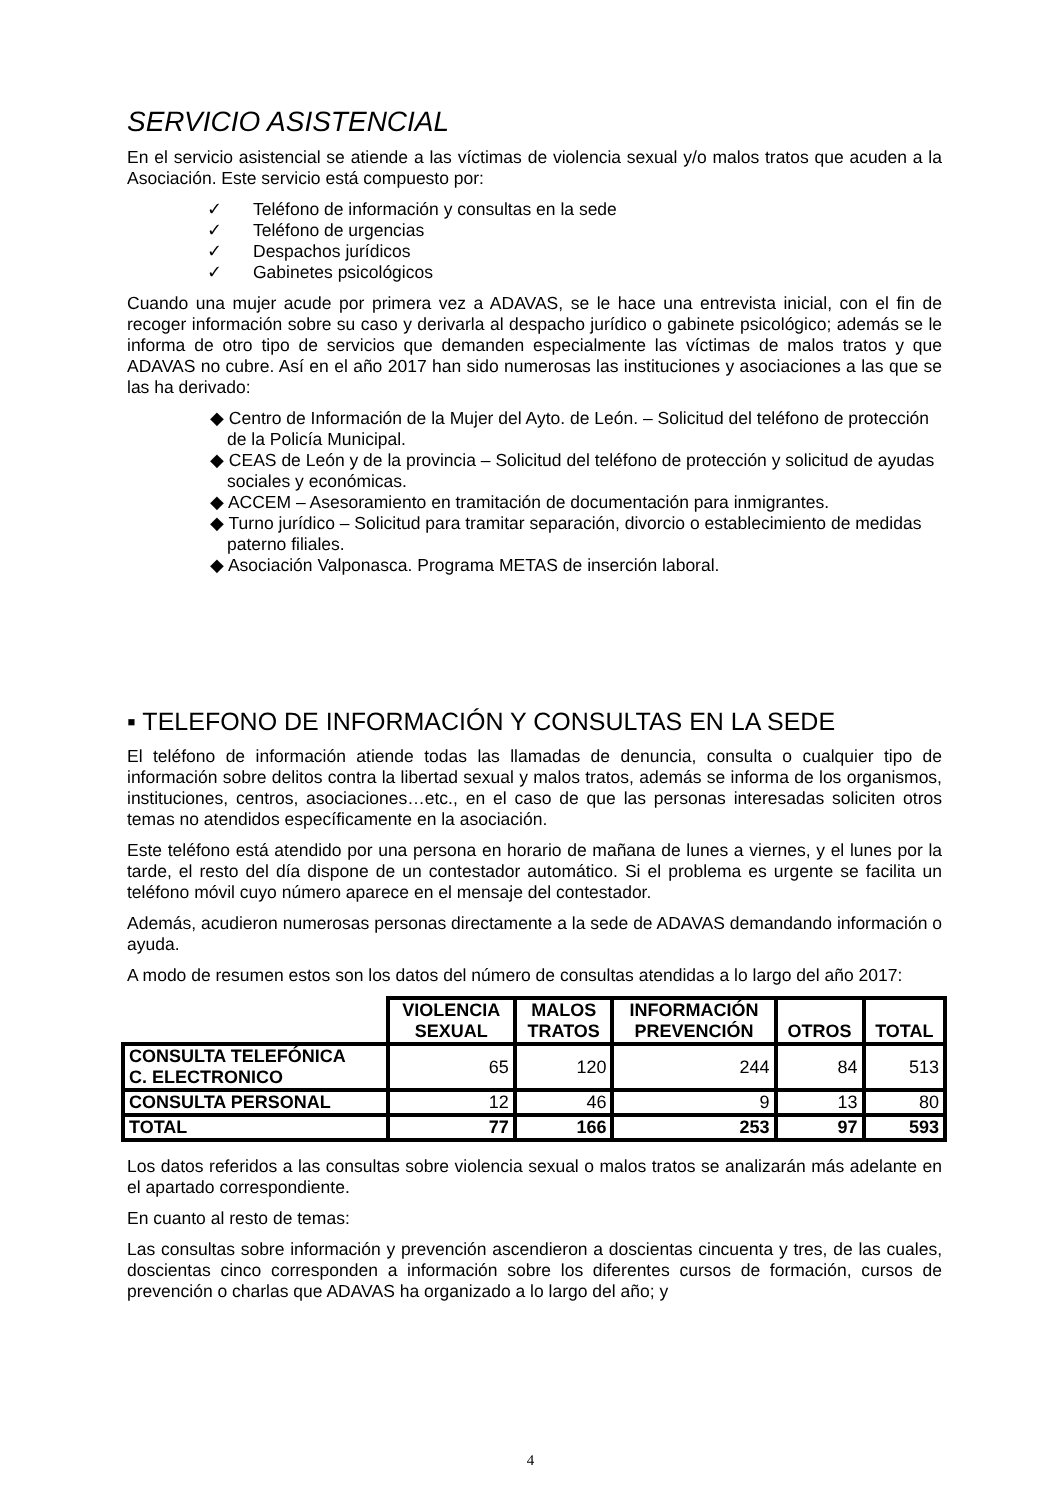SERVICIO ASISTENCIAL
En el servicio asistencial se atiende a las víctimas de violencia sexual y/o malos tratos que acuden a la Asociación. Este servicio está compuesto por:
✓ Teléfono de información y consultas en la sede
✓ Teléfono de urgencias
✓ Despachos jurídicos
✓ Gabinetes psicológicos
Cuando una mujer acude por primera vez a ADAVAS, se le hace una entrevista inicial, con el fin de recoger información sobre su caso y derivarla al despacho jurídico o gabinete psicológico; además se le informa de otro tipo de servicios que demanden especialmente las víctimas de malos tratos y que ADAVAS no cubre. Así en el año 2017 han sido numerosas las instituciones y asociaciones a las que se las ha derivado:
◆ Centro de Información de la Mujer del Ayto. de León. – Solicitud del teléfono de protección de la Policía Municipal.
◆ CEAS de León y de la provincia – Solicitud del teléfono de protección y solicitud de ayudas sociales y económicas.
◆ ACCEM – Asesoramiento en tramitación de documentación para inmigrantes.
◆ Turno jurídico – Solicitud para tramitar separación, divorcio o establecimiento de medidas paterno filiales.
◆ Asociación Valponasca. Programa METAS de inserción laboral.
▪ TELEFONO DE INFORMACIÓN Y CONSULTAS EN LA SEDE
El teléfono de información atiende todas las llamadas de denuncia, consulta o cualquier tipo de información sobre delitos contra la libertad sexual y malos tratos, además se informa de los organismos, instituciones, centros, asociaciones…etc., en el caso de que las personas interesadas soliciten otros temas no atendidos específicamente en la asociación.
Este teléfono está atendido por una persona en horario de mañana de lunes a viernes, y el lunes por la tarde, el resto del día dispone de un contestador automático. Si el problema es urgente se facilita un teléfono móvil cuyo número aparece en el mensaje del contestador.
Además, acudieron numerosas personas directamente a la sede de ADAVAS demandando información o ayuda.
A modo de resumen estos son los datos del número de consultas atendidas a lo largo del año 2017:
| | VIOLENCIA SEXUAL | MALOS TRATOS | INFORMACIÓN PREVENCIÓN | OTROS | TOTAL |
| --- | --- | --- | --- | --- | --- |
| CONSULTA TELEFÓNICA C. ELECTRONICO | 65 | 120 | 244 | 84 | 513 |
| CONSULTA PERSONAL | 12 | 46 | 9 | 13 | 80 |
| TOTAL | 77 | 166 | 253 | 97 | 593 |
Los datos referidos a las consultas sobre violencia sexual o malos tratos se analizarán más adelante en el apartado correspondiente.
En cuanto al resto de temas:
Las consultas sobre información y prevención ascendieron a doscientas cincuenta y tres, de las cuales, doscientas cinco corresponden a información sobre los diferentes cursos de formación, cursos de prevención o charlas que ADAVAS ha organizado a lo largo del año; y
4